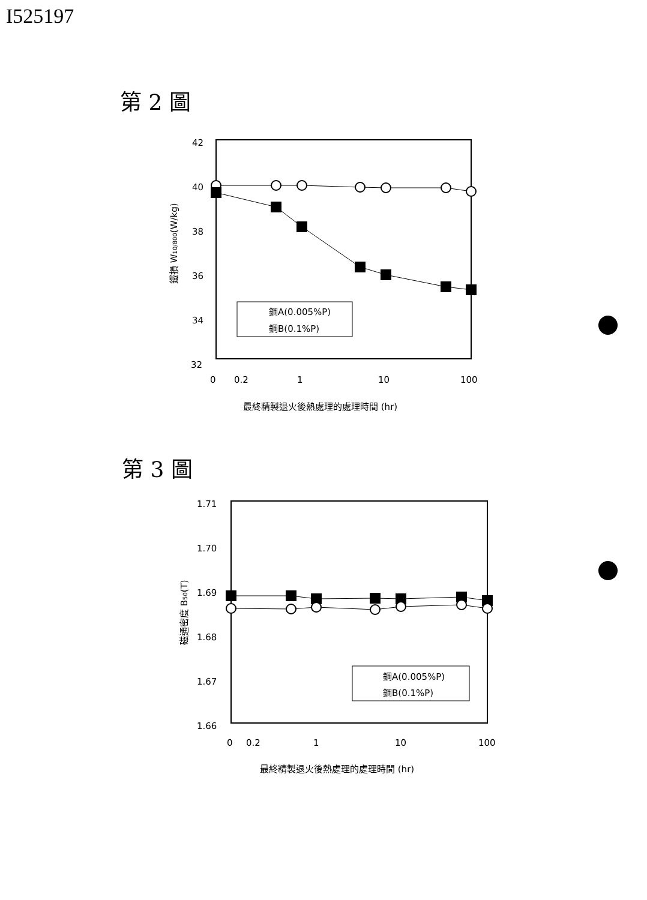I525197
第 2 圖
42
40
38
36
34
32
0
0.2
1
10
100
鐵損 W10/800(W/kg)
鋼A(0.005%P)
鋼B(0.1%P)
最終精製退火後熱處理的處理時間 (hr)
第 3 圖
1.71
1.70
1.69
1.68
1.67
1.66
0
0.2
1
10
100
磁通密度 B50(T)
鋼A(0.005%P)
鋼B(0.1%P)
最終精製退火後熱處理的處理時間 (hr)